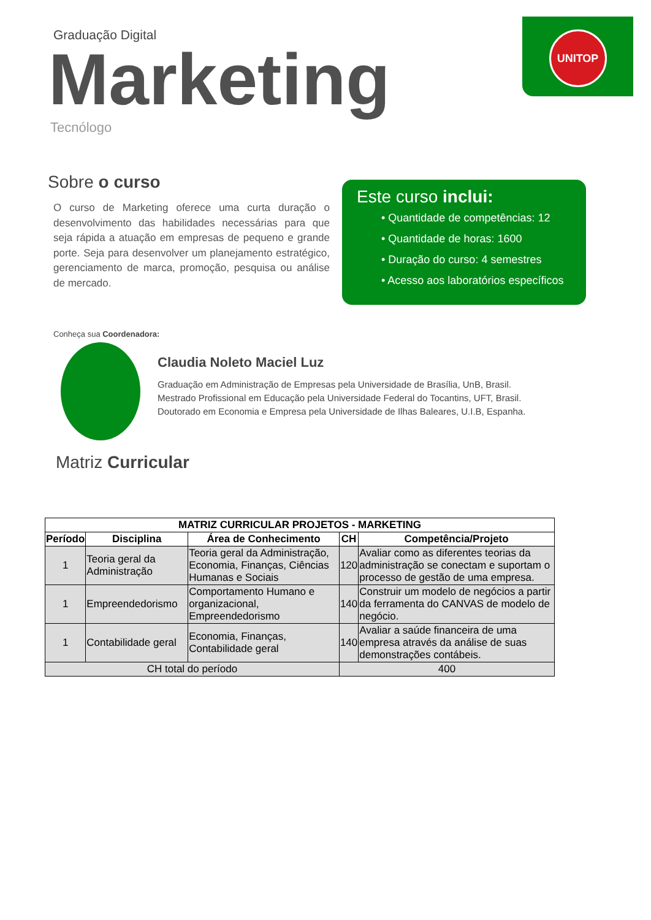UNITOP
Graduação Digital
Marketing
Tecnólogo
Sobre o curso
O curso de Marketing oferece uma curta duração o desenvolvimento das habilidades necessárias para que seja rápida a atuação em empresas de pequeno e grande porte. Seja para desenvolver um planejamento estratégico, gerenciamento de marca, promoção, pesquisa ou análise de mercado.
Este curso inclui:
• Quantidade de competências: 12
• Quantidade de horas: 1600
• Duração do curso: 4 semestres
• Acesso aos laboratórios específicos
Conheça sua Coordenadora:
Claudia Noleto Maciel Luz
Graduação em Administração de Empresas pela Universidade de Brasília, UnB, Brasil.
Mestrado Profissional em Educação pela Universidade Federal do Tocantins, UFT, Brasil.
Doutorado em Economia e Empresa pela Universidade de Ilhas Baleares, U.I.B, Espanha.
Matriz Curricular
| MATRIZ CURRICULAR PROJETOS - MARKETING | | | | |
| --- | --- | --- | --- | --- |
| Período | Disciplina | Área de Conhecimento | CH | Competência/Projeto |
| 1 | Teoria geral da Administração | Teoria geral da Administração, Economia, Finanças, Ciências Humanas e Sociais | 120 | Avaliar como as diferentes teorias da administração se conectam e suportam o processo de gestão de uma empresa. |
| 1 | Empreendedorismo | Comportamento Humano e organizacional, Empreendedorismo | 140 | Construir um modelo de negócios a partir da ferramenta do CANVAS de modelo de negócio. |
| 1 | Contabilidade geral | Economia, Finanças, Contabilidade geral | 140 | Avaliar a saúde financeira de uma empresa através da análise de suas demonstrações contábeis. |
| CH total do período | | | 400 | |